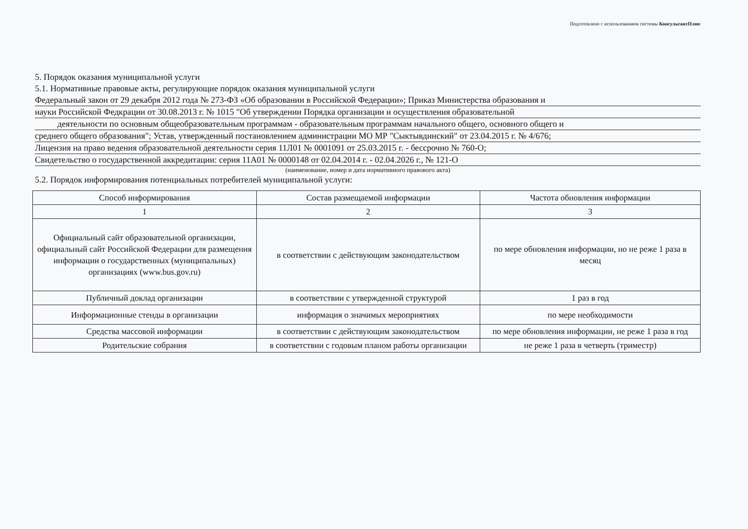Подготовлено с использованием системы КонсультантПлюс
5. Порядок оказания муниципальной услуги
5.1. Нормативные правовые акты, регулирующие порядок оказания муниципальной услуги
Федеральный закон от 29 декабря 2012 года № 273-ФЗ «Об образовании в Российской Федерации»; Приказ Министерства образования и
науки Российской Федкрации от 30.08.2013 г. № 1015 "Об утверждении Порядка организации и осуществления образовательной
деятельности по основным общеобразовательным программам - образовательным программам начального общего, основного общего и
среднего общего образования"; Устав, утвержденный постановлением администрации МО МР "Сыктывдинский" от 23.04.2015 г. № 4/676;
Лицензия на право ведения образовательной деятельности серия 11Л01 № 0001091 от 25.03.2015 г. - бессрочно № 760-О;
Свидетельство о государственной аккредитации: серия 11А01 № 0000148 от 02.04.2014 г. - 02.04.2026 г., № 121-О
(наименование, номер и дата нормативного правового акта)
5.2. Порядок информирования потенциальных потребителей муниципальной услуги:
| Способ информирования | Состав размещаемой информации | Частота обновления информации |
| --- | --- | --- |
| 1 | 2 | 3 |
| Официальный сайт образовательной организации, официальный сайт Российской Федерации для размещения информации о государственных (муниципальных) организациях (www.bus.gov.ru) | в соответствии с действующим законодательством | по мере обновления информации, но не реже 1 раза в месяц |
| Публичный доклад организации | в соответствии с утвержденной структурой | 1 раз в год |
| Информационные стенды в организации | информация о значимых мероприятиях | по мере необходимости |
| Средства массовой информации | в соответствии с действующим законодательством | по мере обновления информации, не реже 1 раза в год |
| Родительские собрания | в соответствии с годовым планом работы организации | не реже 1 раза в четверть (триместр) |